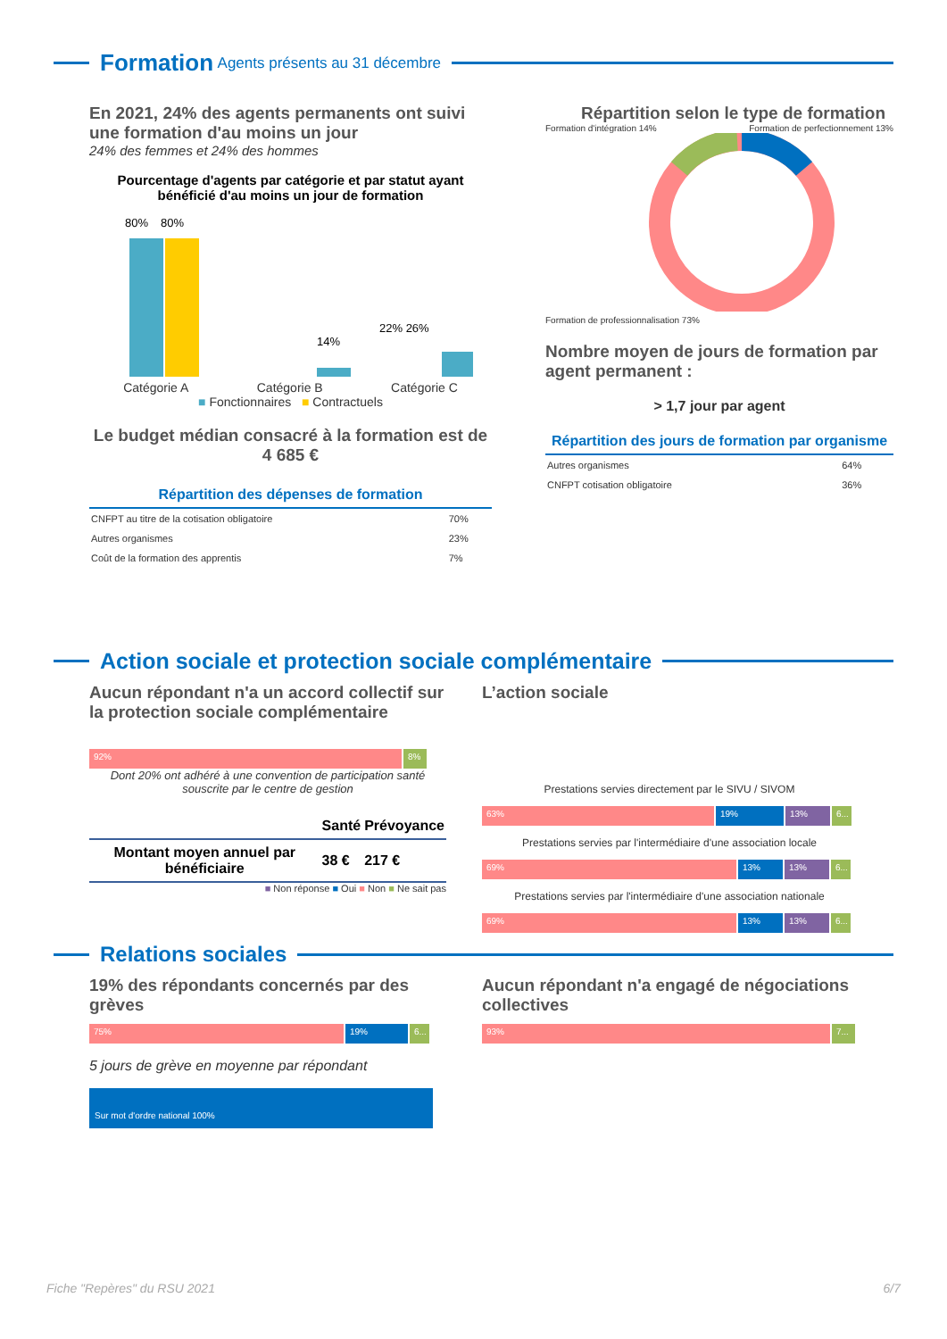Formation Agents présents au 31 décembre
En 2021, 24% des agents permanents ont suivi une formation d'au moins un jour
24% des femmes et 24% des hommes
Pourcentage d'agents par catégorie et par statut ayant bénéficié d'au moins un jour de formation
80%
80%
14%
22% 26%
Catégorie A Catégorie B Catégorie C
■ Fonctionnaires ■ Contractuels
Le budget médian consacré à la formation est de 4 685 €
| Répartition des dépenses de formation | |
| CNFPT au titre de la cotisation obligatoire | 70% |
| Autres organismes | 23% |
| Coût de la formation des apprentis | 7% |
Répartition selon le type de formation
Formation d'intégration 14% Formation de perfectionnement 13%
Formation de professionnalisation 73%
Nombre moyen de jours de formation par agent permanent :
> 1,7 jour par agent
| Répartition des jours de formation par organisme | |
| Autres organismes | 64% |
| CNFPT cotisation obligatoire | 36% |
Action sociale et protection sociale complémentaire
Aucun répondant n'a un accord collectif sur la protection sociale complémentaire
92% 8%
Dont 20% ont adhéré à une convention de participation santé souscrite par le centre de gestion
| | Santé | Prévoyance |
| Montant moyen annuel par bénéficiaire | 38 € | 217 € |
■ Non réponse ■ Oui ■ Non ■ Ne sait pas
L’action sociale
Prestations servies directement par le SIVU / SIVOM
63% 19% 13% 6...
Prestations servies par l'intermédiaire d'une association locale
69% 13% 13% 6...
Prestations servies par l'intermédiaire d'une association nationale
69% 13% 13% 6...
Relations sociales
19% des répondants concernés par des grèves
75% 19% 6...
5 jours de grève en moyenne par répondant
Sur mot d'ordre national 100%
Aucun répondant n'a engagé de négociations collectives
93% 7...
Fiche "Repères" du RSU 2021 6/7